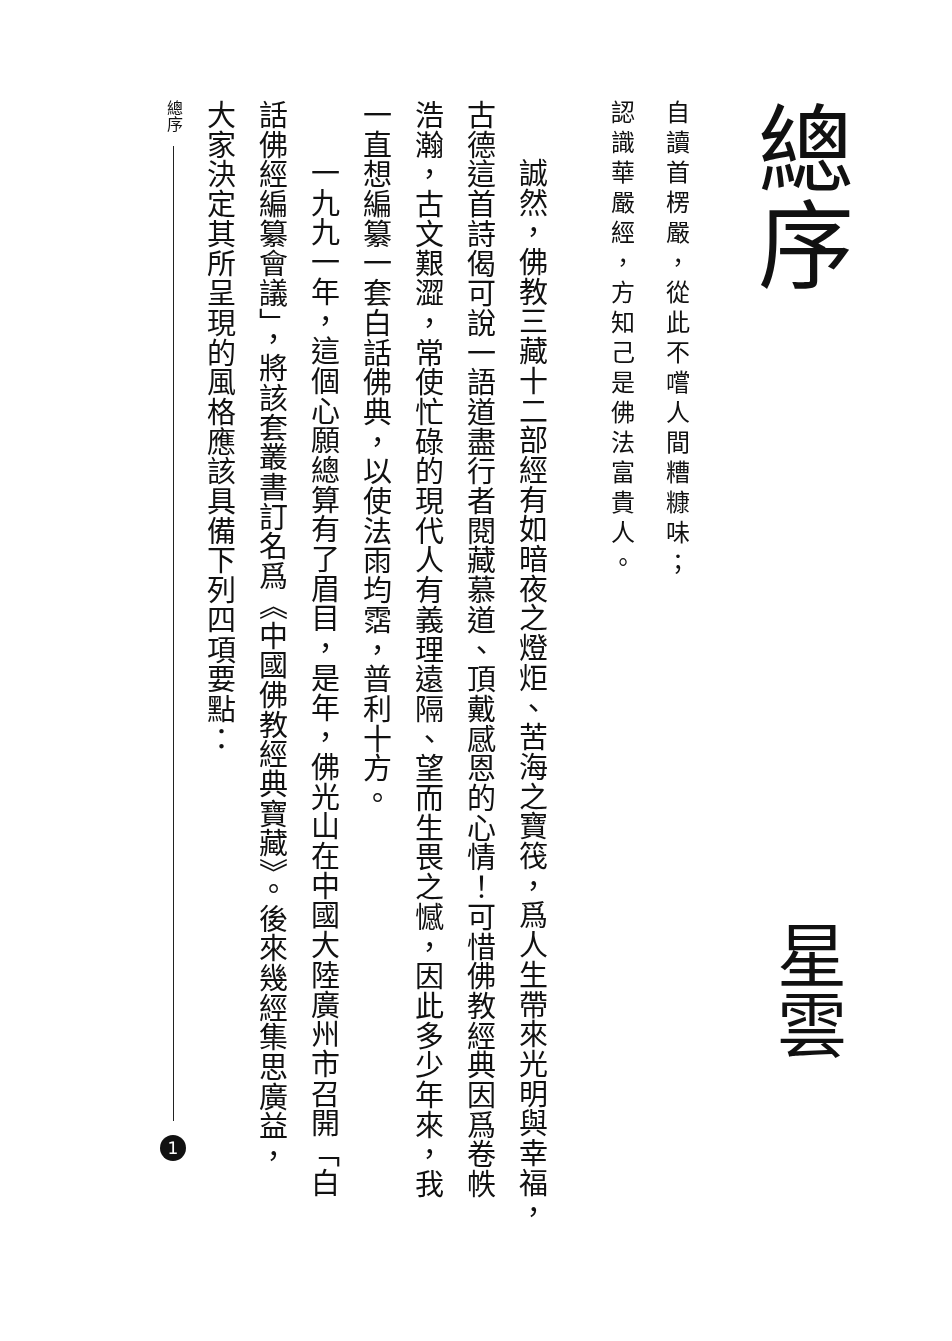總序
自讀首楞嚴，從此不嚐人間糟糠味；
認識華嚴經，方知己是佛法富貴人。
星雲
誠然，佛教三藏十二部經有如暗夜之燈炬、苦海之寶筏，爲人生帶來光明與幸福，
古德這首詩偈可說一語道盡行者閱藏慕道、頂戴感恩的心情！可惜佛教經典因爲卷帙
浩瀚，古文艱澀，常使忙碌的現代人有義理遠隔、望而生畏之憾，因此多少年來，我
一直想編纂一套白話佛典，以使法雨均霑，普利十方。
一九九一年，這個心願總算有了眉目，是年，佛光山在中國大陸廣州市召開「白
話佛經編纂會議」，將該套叢書訂名爲《中國佛教經典寶藏》。後來幾經集思廣益，
大家決定其所呈現的風格應該具備下列四項要點：
總序
1